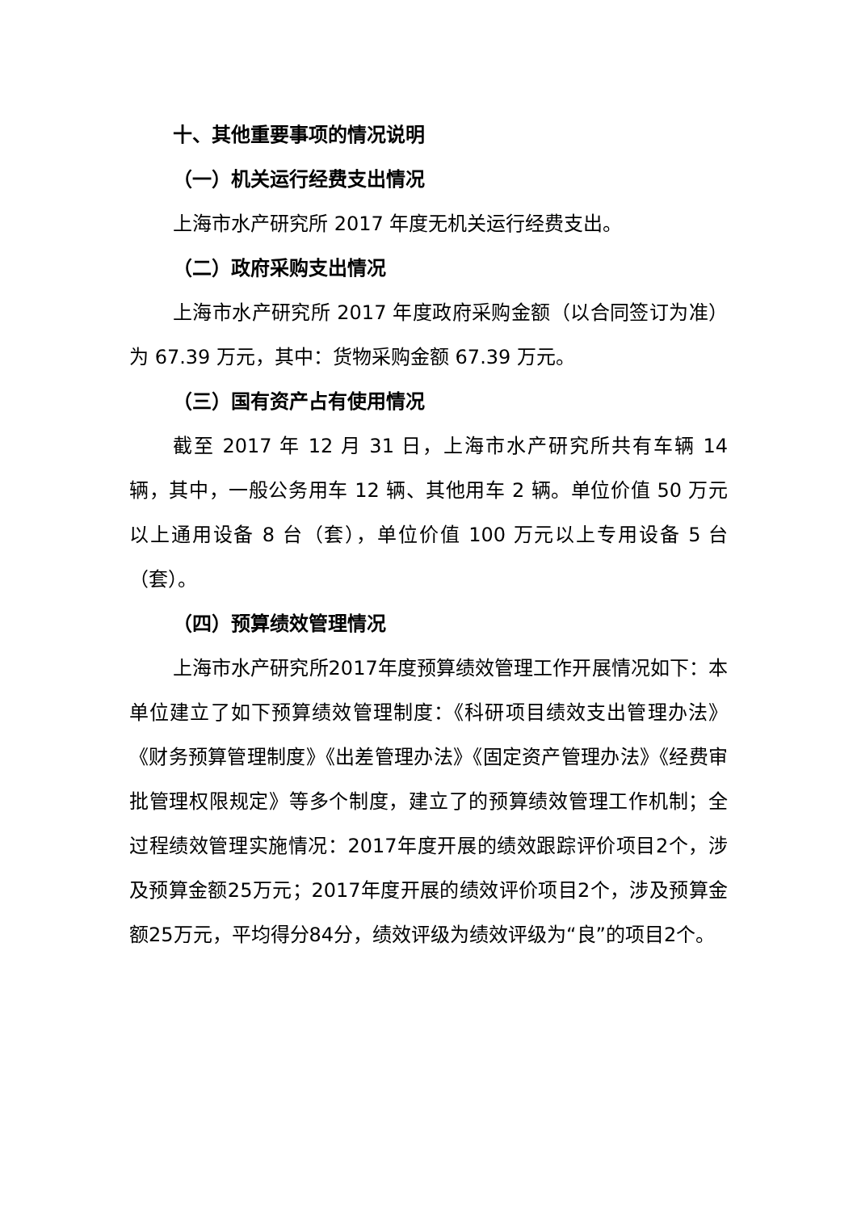十、其他重要事项的情况说明
（一）机关运行经费支出情况
上海市水产研究所 2017 年度无机关运行经费支出。
（二）政府采购支出情况
上海市水产研究所 2017 年度政府采购金额（以合同签订为准）为 67.39 万元，其中：货物采购金额 67.39 万元。
（三）国有资产占有使用情况
截至 2017 年 12 月 31 日，上海市水产研究所共有车辆 14 辆，其中，一般公务用车 12 辆、其他用车 2 辆。单位价值 50 万元以上通用设备 8 台（套），单位价值 100 万元以上专用设备 5 台（套）。
（四）预算绩效管理情况
上海市水产研究所2017年度预算绩效管理工作开展情况如下：本单位建立了如下预算绩效管理制度：《科研项目绩效支出管理办法》《财务预算管理制度》《出差管理办法》《固定资产管理办法》《经费审批管理权限规定》等多个制度，建立了的预算绩效管理工作机制；全过程绩效管理实施情况：2017年度开展的绩效跟踪评价项目2个，涉及预算金额25万元；2017年度开展的绩效评价项目2个，涉及预算金额25万元，平均得分84分，绩效评级为绩效评级为“良”的项目2个。